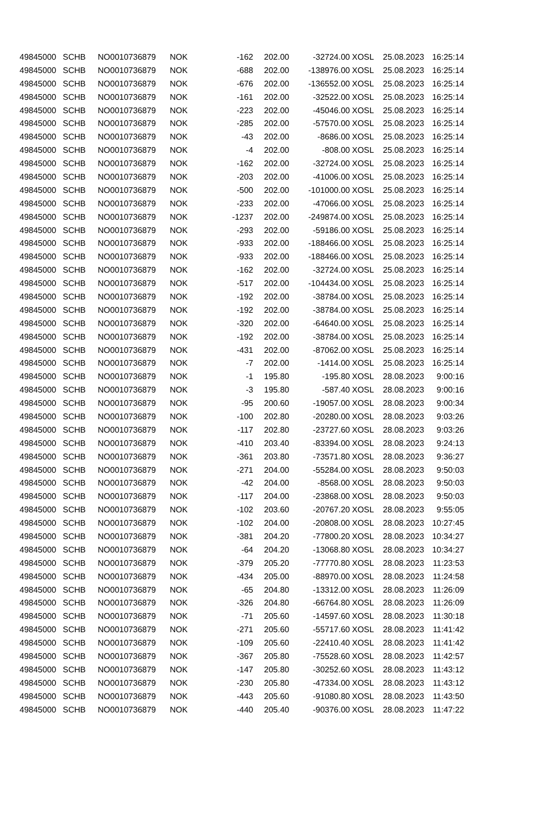| 49845000 | SCHB | NO0010736879 | NOK | -162 | 202.00 | -32724.00 | XOSL | 25.08.2023 | 16:25:14 |
| 49845000 | SCHB | NO0010736879 | NOK | -688 | 202.00 | -138976.00 | XOSL | 25.08.2023 | 16:25:14 |
| 49845000 | SCHB | NO0010736879 | NOK | -676 | 202.00 | -136552.00 | XOSL | 25.08.2023 | 16:25:14 |
| 49845000 | SCHB | NO0010736879 | NOK | -161 | 202.00 | -32522.00 | XOSL | 25.08.2023 | 16:25:14 |
| 49845000 | SCHB | NO0010736879 | NOK | -223 | 202.00 | -45046.00 | XOSL | 25.08.2023 | 16:25:14 |
| 49845000 | SCHB | NO0010736879 | NOK | -285 | 202.00 | -57570.00 | XOSL | 25.08.2023 | 16:25:14 |
| 49845000 | SCHB | NO0010736879 | NOK | -43 | 202.00 | -8686.00 | XOSL | 25.08.2023 | 16:25:14 |
| 49845000 | SCHB | NO0010736879 | NOK | -4 | 202.00 | -808.00 | XOSL | 25.08.2023 | 16:25:14 |
| 49845000 | SCHB | NO0010736879 | NOK | -162 | 202.00 | -32724.00 | XOSL | 25.08.2023 | 16:25:14 |
| 49845000 | SCHB | NO0010736879 | NOK | -203 | 202.00 | -41006.00 | XOSL | 25.08.2023 | 16:25:14 |
| 49845000 | SCHB | NO0010736879 | NOK | -500 | 202.00 | -101000.00 | XOSL | 25.08.2023 | 16:25:14 |
| 49845000 | SCHB | NO0010736879 | NOK | -233 | 202.00 | -47066.00 | XOSL | 25.08.2023 | 16:25:14 |
| 49845000 | SCHB | NO0010736879 | NOK | -1237 | 202.00 | -249874.00 | XOSL | 25.08.2023 | 16:25:14 |
| 49845000 | SCHB | NO0010736879 | NOK | -293 | 202.00 | -59186.00 | XOSL | 25.08.2023 | 16:25:14 |
| 49845000 | SCHB | NO0010736879 | NOK | -933 | 202.00 | -188466.00 | XOSL | 25.08.2023 | 16:25:14 |
| 49845000 | SCHB | NO0010736879 | NOK | -933 | 202.00 | -188466.00 | XOSL | 25.08.2023 | 16:25:14 |
| 49845000 | SCHB | NO0010736879 | NOK | -162 | 202.00 | -32724.00 | XOSL | 25.08.2023 | 16:25:14 |
| 49845000 | SCHB | NO0010736879 | NOK | -517 | 202.00 | -104434.00 | XOSL | 25.08.2023 | 16:25:14 |
| 49845000 | SCHB | NO0010736879 | NOK | -192 | 202.00 | -38784.00 | XOSL | 25.08.2023 | 16:25:14 |
| 49845000 | SCHB | NO0010736879 | NOK | -192 | 202.00 | -38784.00 | XOSL | 25.08.2023 | 16:25:14 |
| 49845000 | SCHB | NO0010736879 | NOK | -320 | 202.00 | -64640.00 | XOSL | 25.08.2023 | 16:25:14 |
| 49845000 | SCHB | NO0010736879 | NOK | -192 | 202.00 | -38784.00 | XOSL | 25.08.2023 | 16:25:14 |
| 49845000 | SCHB | NO0010736879 | NOK | -431 | 202.00 | -87062.00 | XOSL | 25.08.2023 | 16:25:14 |
| 49845000 | SCHB | NO0010736879 | NOK | -7 | 202.00 | -1414.00 | XOSL | 25.08.2023 | 16:25:14 |
| 49845000 | SCHB | NO0010736879 | NOK | -1 | 195.80 | -195.80 | XOSL | 28.08.2023 | 9:00:16 |
| 49845000 | SCHB | NO0010736879 | NOK | -3 | 195.80 | -587.40 | XOSL | 28.08.2023 | 9:00:16 |
| 49845000 | SCHB | NO0010736879 | NOK | -95 | 200.60 | -19057.00 | XOSL | 28.08.2023 | 9:00:34 |
| 49845000 | SCHB | NO0010736879 | NOK | -100 | 202.80 | -20280.00 | XOSL | 28.08.2023 | 9:03:26 |
| 49845000 | SCHB | NO0010736879 | NOK | -117 | 202.80 | -23727.60 | XOSL | 28.08.2023 | 9:03:26 |
| 49845000 | SCHB | NO0010736879 | NOK | -410 | 203.40 | -83394.00 | XOSL | 28.08.2023 | 9:24:13 |
| 49845000 | SCHB | NO0010736879 | NOK | -361 | 203.80 | -73571.80 | XOSL | 28.08.2023 | 9:36:27 |
| 49845000 | SCHB | NO0010736879 | NOK | -271 | 204.00 | -55284.00 | XOSL | 28.08.2023 | 9:50:03 |
| 49845000 | SCHB | NO0010736879 | NOK | -42 | 204.00 | -8568.00 | XOSL | 28.08.2023 | 9:50:03 |
| 49845000 | SCHB | NO0010736879 | NOK | -117 | 204.00 | -23868.00 | XOSL | 28.08.2023 | 9:50:03 |
| 49845000 | SCHB | NO0010736879 | NOK | -102 | 203.60 | -20767.20 | XOSL | 28.08.2023 | 9:55:05 |
| 49845000 | SCHB | NO0010736879 | NOK | -102 | 204.00 | -20808.00 | XOSL | 28.08.2023 | 10:27:45 |
| 49845000 | SCHB | NO0010736879 | NOK | -381 | 204.20 | -77800.20 | XOSL | 28.08.2023 | 10:34:27 |
| 49845000 | SCHB | NO0010736879 | NOK | -64 | 204.20 | -13068.80 | XOSL | 28.08.2023 | 10:34:27 |
| 49845000 | SCHB | NO0010736879 | NOK | -379 | 205.20 | -77770.80 | XOSL | 28.08.2023 | 11:23:53 |
| 49845000 | SCHB | NO0010736879 | NOK | -434 | 205.00 | -88970.00 | XOSL | 28.08.2023 | 11:24:58 |
| 49845000 | SCHB | NO0010736879 | NOK | -65 | 204.80 | -13312.00 | XOSL | 28.08.2023 | 11:26:09 |
| 49845000 | SCHB | NO0010736879 | NOK | -326 | 204.80 | -66764.80 | XOSL | 28.08.2023 | 11:26:09 |
| 49845000 | SCHB | NO0010736879 | NOK | -71 | 205.60 | -14597.60 | XOSL | 28.08.2023 | 11:30:18 |
| 49845000 | SCHB | NO0010736879 | NOK | -271 | 205.60 | -55717.60 | XOSL | 28.08.2023 | 11:41:42 |
| 49845000 | SCHB | NO0010736879 | NOK | -109 | 205.60 | -22410.40 | XOSL | 28.08.2023 | 11:41:42 |
| 49845000 | SCHB | NO0010736879 | NOK | -367 | 205.80 | -75528.60 | XOSL | 28.08.2023 | 11:42:57 |
| 49845000 | SCHB | NO0010736879 | NOK | -147 | 205.80 | -30252.60 | XOSL | 28.08.2023 | 11:43:12 |
| 49845000 | SCHB | NO0010736879 | NOK | -230 | 205.80 | -47334.00 | XOSL | 28.08.2023 | 11:43:12 |
| 49845000 | SCHB | NO0010736879 | NOK | -443 | 205.60 | -91080.80 | XOSL | 28.08.2023 | 11:43:50 |
| 49845000 | SCHB | NO0010736879 | NOK | -440 | 205.40 | -90376.00 | XOSL | 28.08.2023 | 11:47:22 |